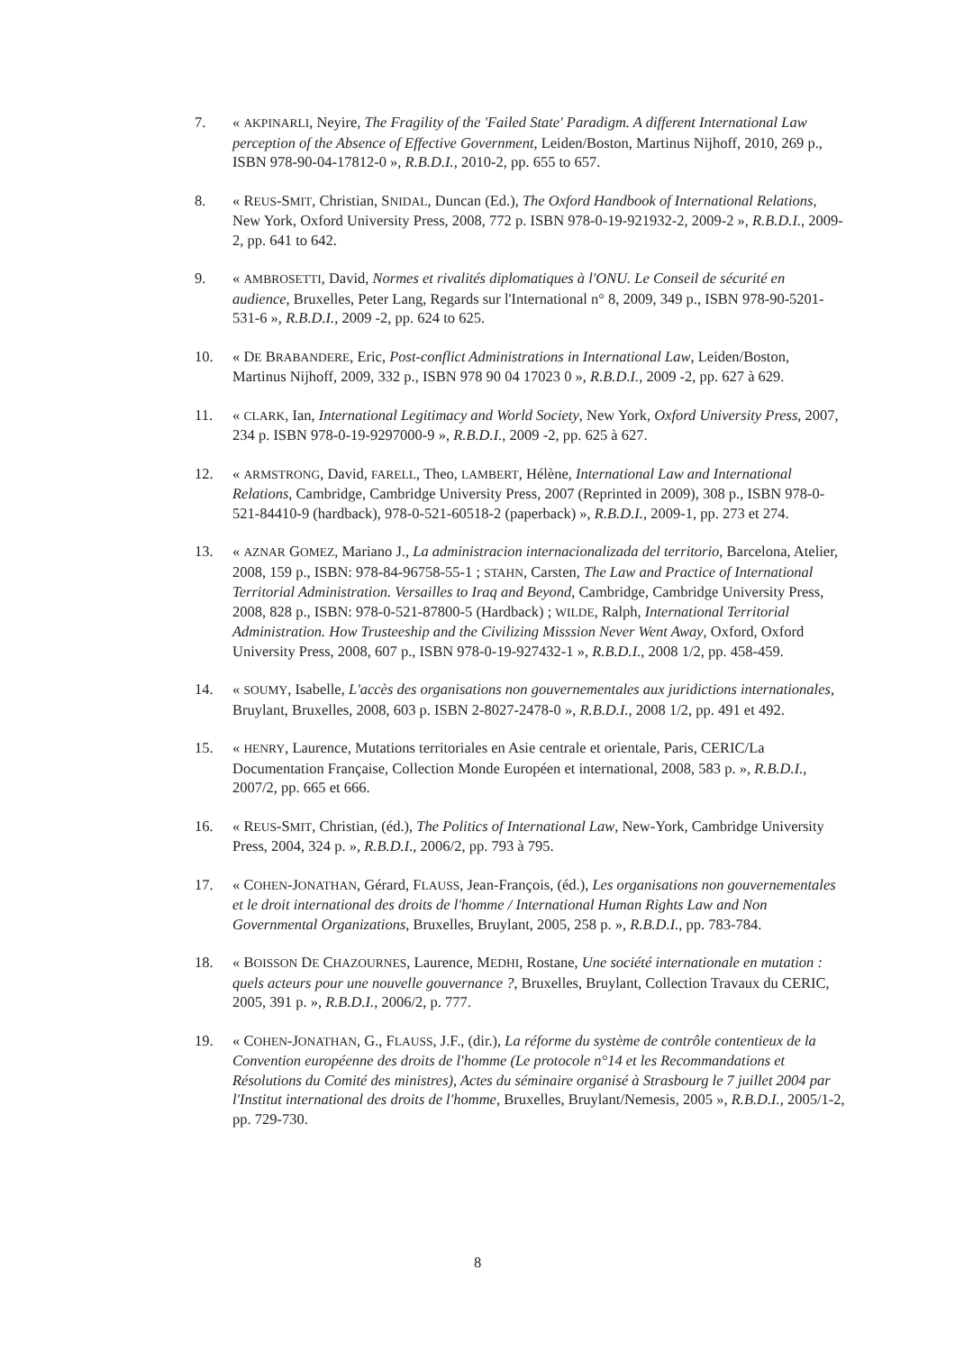7. « AKPINARLI, Neyire, The Fragility of the 'Failed State' Paradigm. A different International Law perception of the Absence of Effective Government, Leiden/Boston, Martinus Nijhoff, 2010, 269 p., ISBN 978-90-04-17812-0 », R.B.D.I., 2010-2, pp. 655 to 657.
8. « REUS-SMIT, Christian, SNIDAL, Duncan (Ed.), The Oxford Handbook of International Relations, New York, Oxford University Press, 2008, 772 p. ISBN 978-0-19-921932-2, 2009-2 », R.B.D.I., 2009-2, pp. 641 to 642.
9. « AMBROSETTI, David, Normes et rivalités diplomatiques à l'ONU. Le Conseil de sécurité en audience, Bruxelles, Peter Lang, Regards sur l'International n° 8, 2009, 349 p., ISBN 978-90-5201-531-6 », R.B.D.I., 2009 -2, pp. 624 to 625.
10. « DE BRABANDERE, Eric, Post-conflict Administrations in International Law, Leiden/Boston, Martinus Nijhoff, 2009, 332 p., ISBN 978 90 04 17023 0 », R.B.D.I., 2009 -2, pp. 627 à 629.
11. « CLARK, Ian, International Legitimacy and World Society, New York, Oxford University Press, 2007, 234 p. ISBN 978-0-19-9297000-9 », R.B.D.I., 2009 -2, pp. 625 à 627.
12. « ARMSTRONG, David, FARELL, Theo, LAMBERT, Hélène, International Law and International Relations, Cambridge, Cambridge University Press, 2007 (Reprinted in 2009), 308 p., ISBN 978-0-521-84410-9 (hardback), 978-0-521-60518-2 (paperback) », R.B.D.I., 2009-1, pp. 273 et 274.
13. « AZNAR GOMEZ, Mariano J., La administracion internacionalizada del territorio, Barcelona, Atelier, 2008, 159 p., ISBN: 978-84-96758-55-1 ; STAHN, Carsten, The Law and Practice of International Territorial Administration. Versailles to Iraq and Beyond, Cambridge, Cambridge University Press, 2008, 828 p., ISBN: 978-0-521-87800-5 (Hardback) ; WILDE, Ralph, International Territorial Administration. How Trusteeship and the Civilizing Misssion Never Went Away, Oxford, Oxford University Press, 2008, 607 p., ISBN 978-0-19-927432-1 », R.B.D.I., 2008 1/2, pp. 458-459.
14. « SOUMY, Isabelle, L'accès des organisations non gouvernementales aux juridictions internationales, Bruylant, Bruxelles, 2008, 603 p. ISBN 2-8027-2478-0 », R.B.D.I., 2008 1/2, pp. 491 et 492.
15. « HENRY, Laurence, Mutations territoriales en Asie centrale et orientale, Paris, CERIC/La Documentation Française, Collection Monde Européen et international, 2008, 583 p. », R.B.D.I., 2007/2, pp. 665 et 666.
16. « REUS-SMIT, Christian, (éd.), The Politics of International Law, New-York, Cambridge University Press, 2004, 324 p. », R.B.D.I., 2006/2, pp. 793 à 795.
17. « COHEN-JONATHAN, Gérard, FLAUSS, Jean-François, (éd.), Les organisations non gouvernementales et le droit international des droits de l'homme / International Human Rights Law and Non Governmental Organizations, Bruxelles, Bruylant, 2005, 258 p. », R.B.D.I., pp. 783-784.
18. « BOISSON DE CHAZOURNES, Laurence, MEDHI, Rostane, Une société internationale en mutation : quels acteurs pour une nouvelle gouvernance ?, Bruxelles, Bruylant, Collection Travaux du CERIC, 2005, 391 p. », R.B.D.I., 2006/2, p. 777.
19. « COHEN-JONATHAN, G., FLAUSS, J.F., (dir.), La réforme du système de contrôle contentieux de la Convention européenne des droits de l'homme (Le protocole n°14 et les Recommandations et Résolutions du Comité des ministres), Actes du séminaire organisé à Strasbourg le 7 juillet 2004 par l'Institut international des droits de l'homme, Bruxelles, Bruylant/Nemesis, 2005 », R.B.D.I., 2005/1-2, pp. 729-730.
8